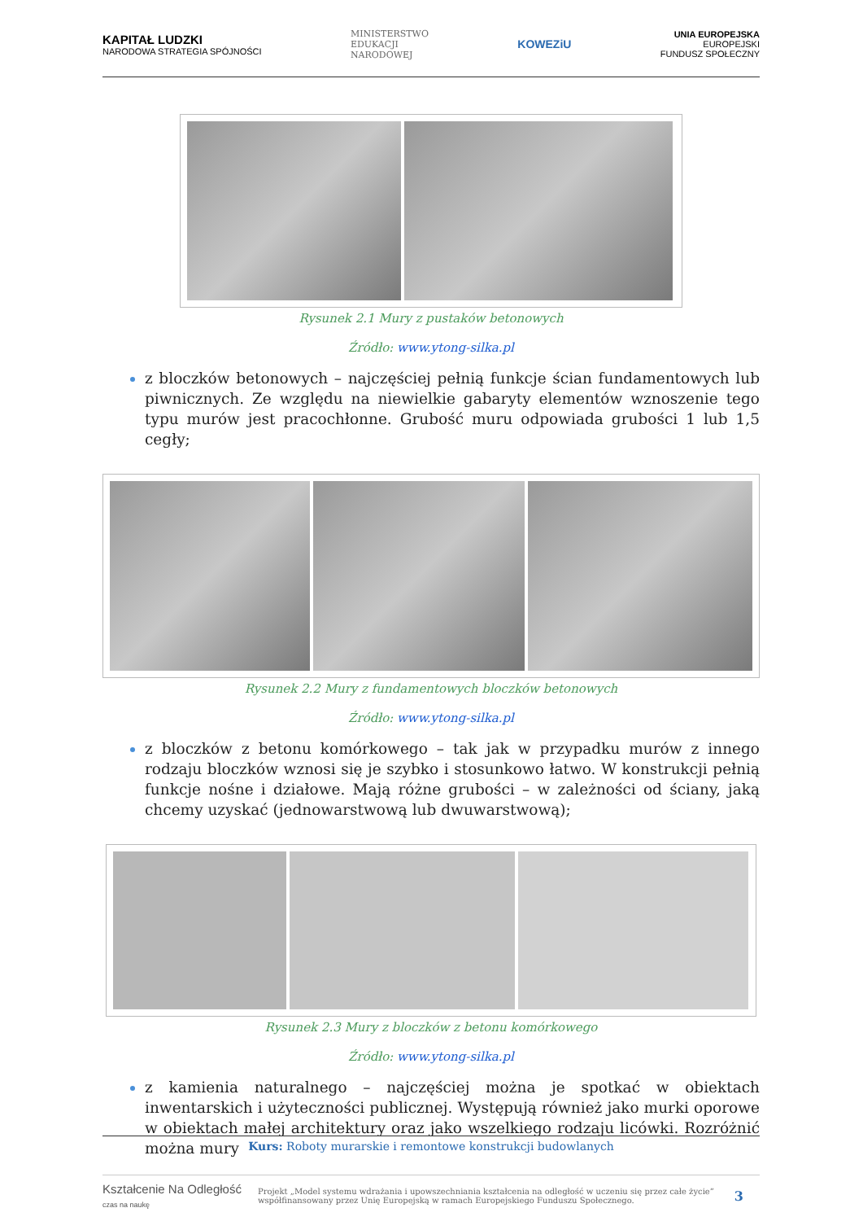KAPITAŁ LUDZKI
NARODOWA STRATEGIA SPÓJNOŚCI
MINISTERSTWO
EDUKACJI
NARODOWEJ
KOWEZiU
UNIA EUROPEJSKA
EUROPEJSKI
FUNDUSZ SPOŁECZNY
Rysunek 2.1 Mury z pustaków betonowych
Źródło: www.ytong-silka.pl
z bloczków betonowych – najczęściej pełnią funkcje ścian fundamentowych lub piwnicznych. Ze względu na niewielkie gabaryty elementów wznoszenie tego typu murów jest pracochłonne. Grubość muru odpowiada grubości 1 lub 1,5 cegły;
Rysunek 2.2 Mury z fundamentowych bloczków betonowych
Źródło: www.ytong-silka.pl
z bloczków z betonu komórkowego – tak jak w przypadku murów z innego rodzaju bloczków wznosi się je szybko i stosunkowo łatwo. W konstrukcji pełnią funkcje nośne i działowe. Mają różne grubości – w zależności od ściany, jaką chcemy uzyskać (jednowarstwową lub dwuwarstwową);
Rysunek 2.3 Mury z bloczków z betonu komórkowego
Źródło: www.ytong-silka.pl
z kamienia naturalnego – najczęściej można je spotkać w obiektach inwentarskich i użyteczności publicznej. Występują również jako murki oporowe w obiektach małej architektury oraz jako wszelkiego rodzaju licówki. Rozróżnić można mury
Kurs: Roboty murarskie i remontowe konstrukcji budowlanych
Kształcenie Na Odległość
czas na naukę
Projekt „Model systemu wdrażania i upowszechniania kształcenia na odległość w uczeniu się przez całe życie”
współfinansowany przez Unię Europejską w ramach Europejskiego Funduszu Społecznego.
3